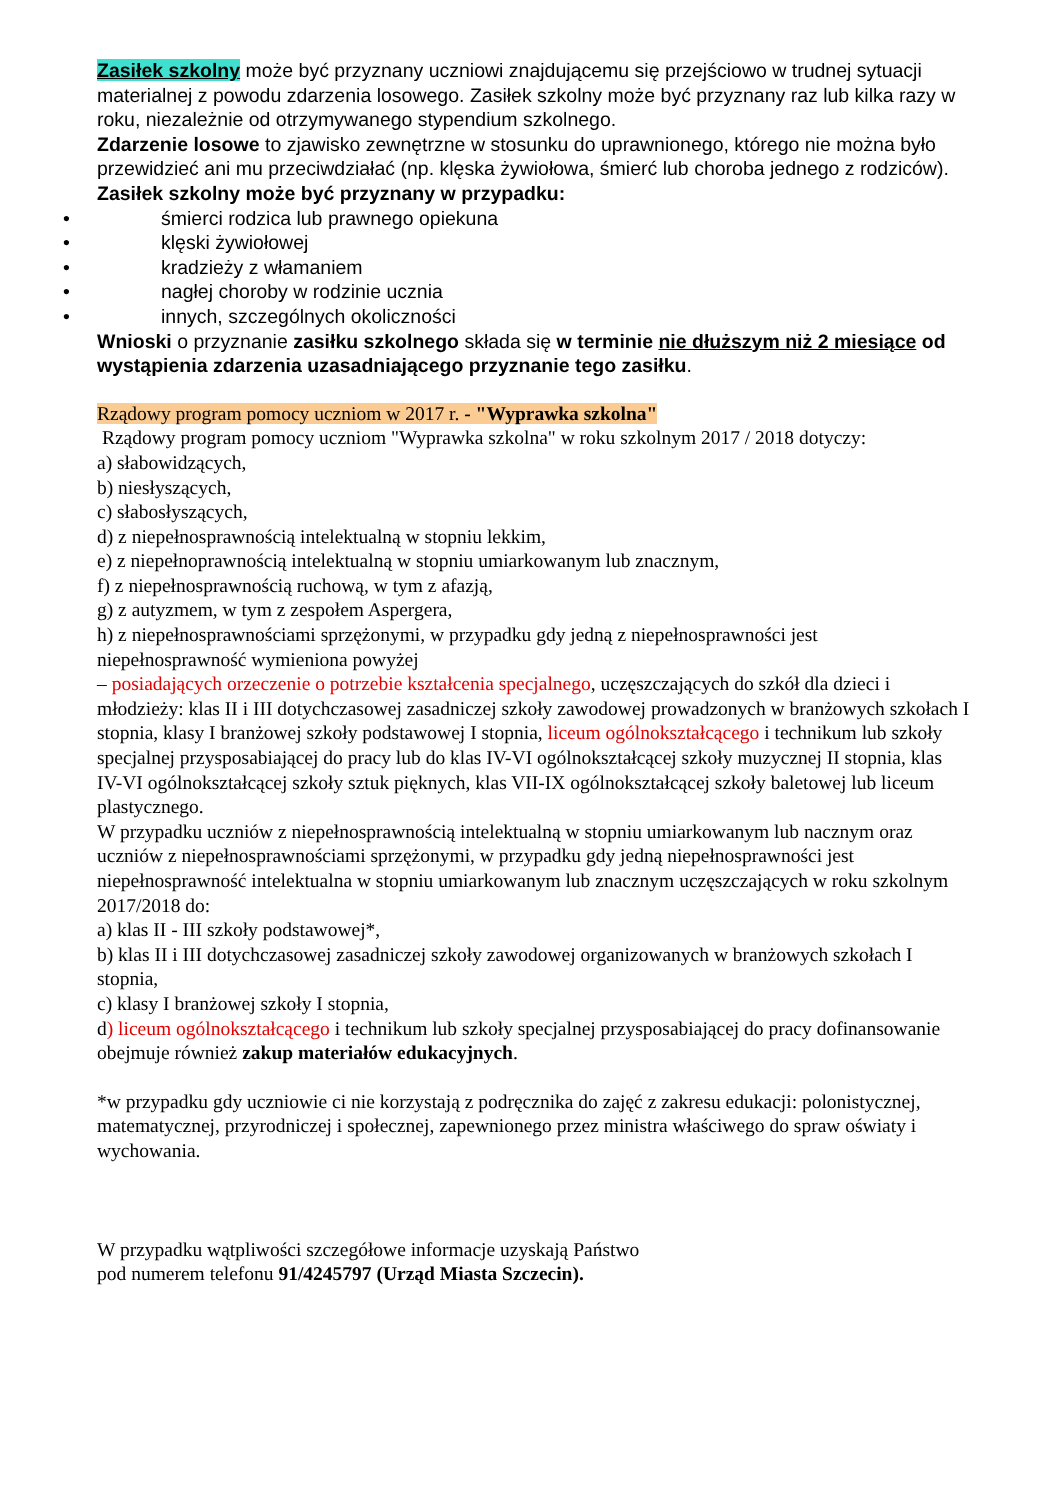Zasiłek szkolny może być przyznany uczniowi znajdującemu się przejściowo w trudnej sytuacji materialnej z powodu zdarzenia losowego. Zasiłek szkolny może być przyznany raz lub kilka razy w roku, niezależnie od otrzymywanego stypendium szkolnego.
Zdarzenie losowe to zjawisko zewnętrzne w stosunku do uprawnionego, którego nie można było przewidzieć ani mu przeciwdziałać (np. klęska żywiołowa, śmierć lub choroba jednego z rodziców).
Zasiłek szkolny może być przyznany w przypadku:
• śmierci rodzica lub prawnego opiekuna
• klęski żywiołowej
• kradzieży z włamaniem
• nagłej choroby w rodzinie ucznia
• innych, szczególnych okoliczności
Wnioski o przyznanie zasiłku szkolnego składa się w terminie nie dłuższym niż 2 miesiące od wystąpienia zdarzenia uzasadniającego przyznanie tego zasiłku.
Rządowy program pomocy uczniom w 2017 r. - "Wyprawka szkolna"
Rządowy program pomocy uczniom "Wyprawka szkolna" w roku szkolnym 2017 / 2018 dotyczy:
a) słabowidzących,
b) niesłyszących,
c) słabosłyszących,
d) z niepełnosprawnością intelektualną w stopniu lekkim,
e) z niepełnoprawnością intelektualną w stopniu umiarkowanym lub znacznym,
f) z niepełnosprawnością ruchową, w tym z afazją,
g) z autyzmem, w tym z zespołem Aspergera,
h) z niepełnosprawnościami sprzężonymi, w przypadku gdy jedną z niepełnosprawności jest niepełnosprawność wymieniona powyżej
– posiadających orzeczenie o potrzebie kształcenia specjalnego, uczęszczających do szkół dla dzieci i młodzieży: klas II i III dotychczasowej zasadniczej szkoły zawodowej prowadzonych w branżowych szkołach I stopnia, klasy I branżowej szkoły podstawowej I stopnia, liceum ogólnokształcącego i technikum lub szkoły specjalnej przysposabiającej do pracy lub do klas IV-VI ogólnokształcącej szkoły muzycznej II stopnia, klas IV-VI ogólnokształcącej szkoły sztuk pięknych, klas VII-IX ogólnokształcącej szkoły baletowej lub liceum plastycznego.
W przypadku uczniów z niepełnosprawnością intelektualną w stopniu umiarkowanym lub nacznym oraz uczniów z niepełnosprawnościami sprzężonymi, w przypadku gdy jedną niepełnosprawności jest niepełnosprawność intelektualna w stopniu umiarkowanym lub znacznym uczęszczających w roku szkolnym 2017/2018 do:
a) klas II - III szkoły podstawowej*,
b) klas II i III dotychczasowej zasadniczej szkoły zawodowej organizowanych w branżowych szkołach I stopnia,
c) klasy I branżowej szkoły I stopnia,
d) liceum ogólnokształcącego i technikum lub szkoły specjalnej przysposabiającej do pracy dofinansowanie obejmuje również zakup materiałów edukacyjnych.
*w przypadku gdy uczniowie ci nie korzystają z podręcznika do zajęć z zakresu edukacji: polonistycznej, matematycznej, przyrodniczej i społecznej, zapewnionego przez ministra właściwego do spraw oświaty i wychowania.
W przypadku wątpliwości szczegółowe informacje uzyskają Państwo
pod numerem telefonu 91/4245797 (Urząd Miasta Szczecin).